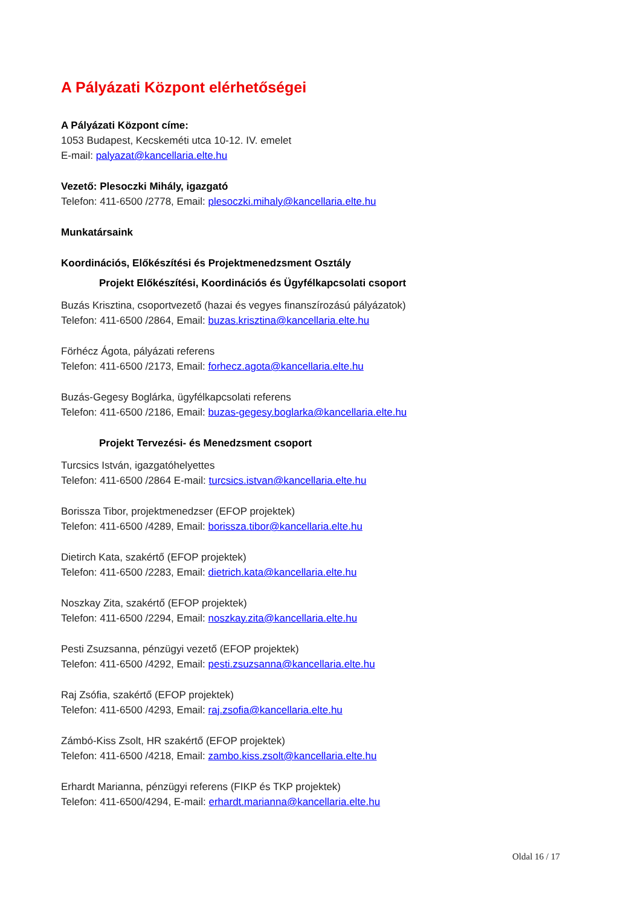A Pályázati Központ elérhetőségei
A Pályázati Központ címe:
1053 Budapest, Kecskeméti utca 10-12. IV. emelet
E-mail: palyazat@kancellaria.elte.hu
Vezető: Plesoczki Mihály, igazgató
Telefon: 411-6500 /2778, Email: plesoczki.mihaly@kancellaria.elte.hu
Munkatársaink
Koordinációs, Előkészítési és Projektmenedzsment Osztály
Projekt Előkészítési, Koordinációs és Ügyfélkapcsolati csoport
Buzás Krisztina, csoportvezető (hazai és vegyes finanszírozású pályázatok)
Telefon: 411-6500 /2864, Email: buzas.krisztina@kancellaria.elte.hu
Förhécz Ágota, pályázati referens
Telefon: 411-6500 /2173, Email: forhecz.agota@kancellaria.elte.hu
Buzás-Gegesy Boglárka, ügyfélkapcsolati referens
Telefon: 411-6500 /2186, Email: buzas-gegesy.boglarka@kancellaria.elte.hu
Projekt Tervezési- és Menedzsment csoport
Turcsics István, igazgatóhelyettes
Telefon: 411-6500 /2864 E-mail: turcsics.istvan@kancellaria.elte.hu
Borissza Tibor, projektmenedzser (EFOP projektek)
Telefon: 411-6500 /4289, Email: borissza.tibor@kancellaria.elte.hu
Dietirch Kata, szakértő (EFOP projektek)
Telefon: 411-6500 /2283, Email: dietrich.kata@kancellaria.elte.hu
Noszkay Zita, szakértő (EFOP projektek)
Telefon: 411-6500 /2294, Email: noszkay.zita@kancellaria.elte.hu
Pesti Zsuzsanna, pénzügyi vezető (EFOP projektek)
Telefon: 411-6500 /4292, Email: pesti.zsuzsanna@kancellaria.elte.hu
Raj Zsófia, szakértő (EFOP projektek)
Telefon: 411-6500 /4293, Email: raj.zsofia@kancellaria.elte.hu
Zámbó-Kiss Zsolt, HR szakértő (EFOP projektek)
Telefon: 411-6500 /4218, Email: zambo.kiss.zsolt@kancellaria.elte.hu
Erhardt Marianna, pénzügyi referens (FIKP és TKP projektek)
Telefon: 411-6500/4294, E-mail: erhardt.marianna@kancellaria.elte.hu
Oldal 16 / 17